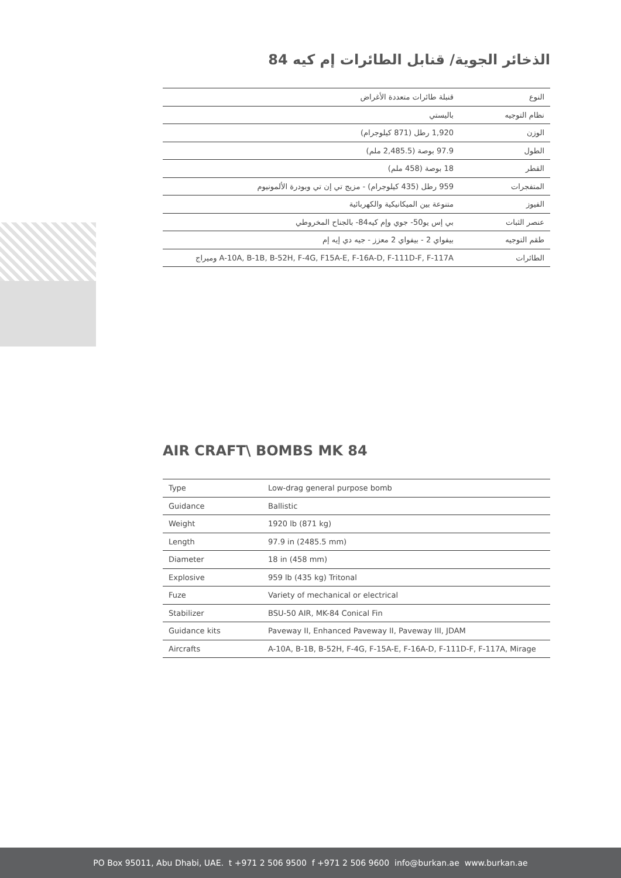الذخائر الجوية/ قنابل الطائرات إم كيه 84
| النوع | قنبلة طائرات متعددة الأغراض |
| نظام التوجيه | باليستي |
| الوزن | 1,920 رطل (871 كيلوجرام) |
| الطول | 97.9 بوصة (2,485.5 ملم) |
| القطر | 18 بوصة (458 ملم) |
| المتفجرات | 959 رطل (435 كيلوجرام) - مزيج تي إن تي وبودرة الألمونيوم |
| الفيوز | متنوعة بين الميكانيكية والكهربائية |
| عنصر الثبات | بي إس يو50- جوي وإم كيه84- بالجناح المخروطي |
| طقم التوجيه | بيفواي 2 - بيفواي 2 معزز - جيه دي إيه إم |
| الطائرات | A-10A, B-1B, B-52H, F-4G, F15A-E, F-16A-D, F-111D-F, F-117A وميراج |
AIR CRAFT\ BOMBS MK 84
| Type | Low-drag general purpose bomb |
| Guidance | Ballistic |
| Weight | 1920 lb (871 kg) |
| Length | 97.9 in (2485.5 mm) |
| Diameter | 18 in (458 mm) |
| Explosive | 959 lb (435 kg) Tritonal |
| Fuze | Variety of mechanical or electrical |
| Stabilizer | BSU-50 AIR, MK-84 Conical Fin |
| Guidance kits | Paveway II, Enhanced Paveway II, Paveway III, JDAM |
| Aircrafts | A-10A, B-1B, B-52H, F-4G, F-15A-E, F-16A-D, F-111D-F, F-117A, Mirage |
PO Box 95011, Abu Dhabi, UAE. t +971 2 506 9500 f +971 2 506 9600 info@burkan.ae www.burkan.ae